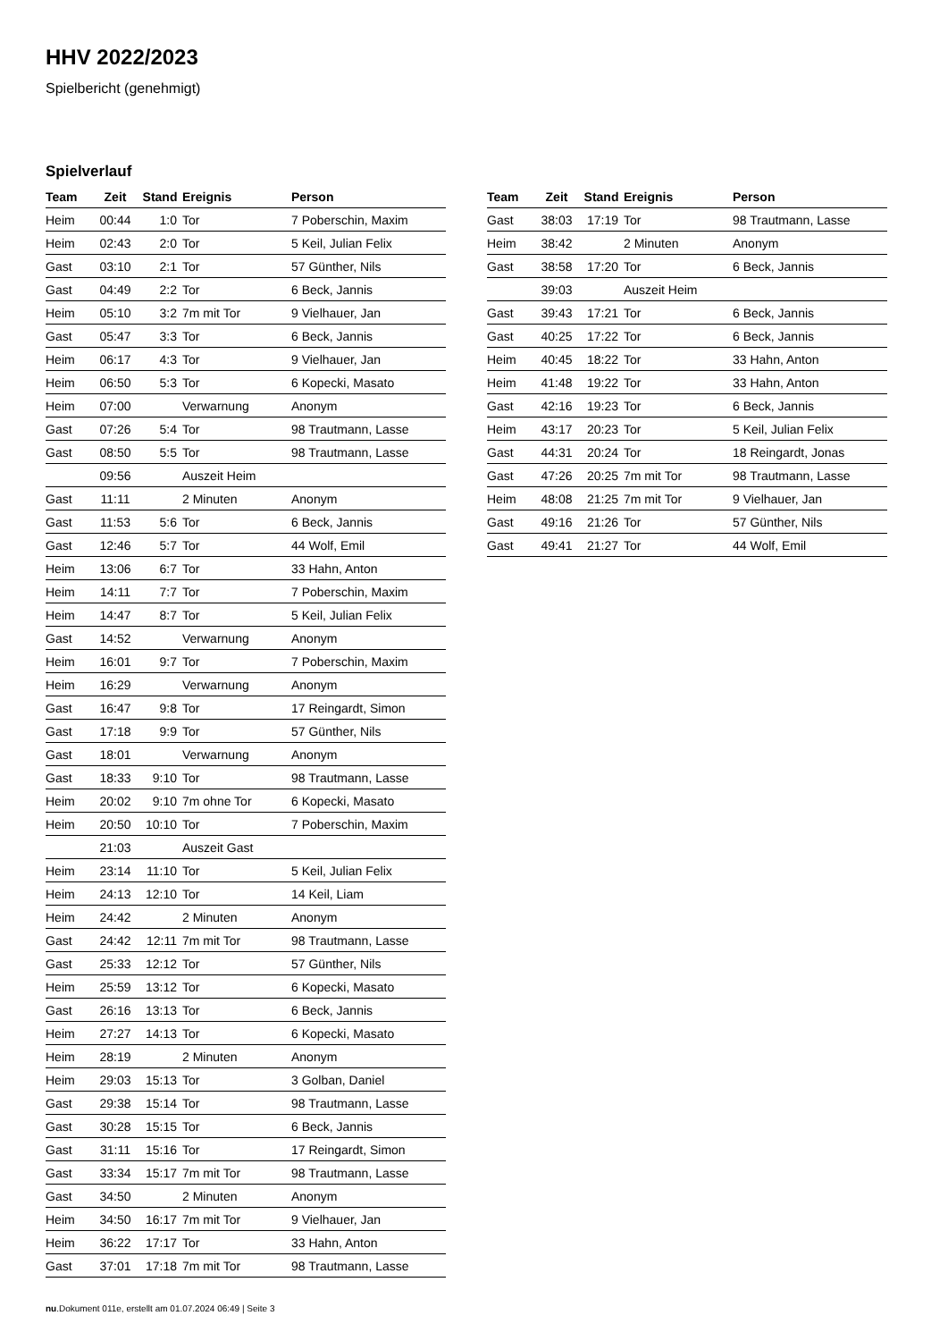HHV 2022/2023
Spielbericht (genehmigt)
Spielverlauf
| Team | Zeit | Stand | Ereignis | Person |
| --- | --- | --- | --- | --- |
| Heim | 00:44 | 1:0 | Tor | 7 Poberschin, Maxim |
| Heim | 02:43 | 2:0 | Tor | 5 Keil, Julian Felix |
| Gast | 03:10 | 2:1 | Tor | 57 Günther, Nils |
| Gast | 04:49 | 2:2 | Tor | 6 Beck, Jannis |
| Heim | 05:10 | 3:2 | 7m mit Tor | 9 Vielhauer, Jan |
| Gast | 05:47 | 3:3 | Tor | 6 Beck, Jannis |
| Heim | 06:17 | 4:3 | Tor | 9 Vielhauer, Jan |
| Heim | 06:50 | 5:3 | Tor | 6 Kopecki, Masato |
| Heim | 07:00 | | Verwarnung | Anonym |
| Gast | 07:26 | 5:4 | Tor | 98 Trautmann, Lasse |
| Gast | 08:50 | 5:5 | Tor | 98 Trautmann, Lasse |
| | 09:56 | | Auszeit Heim | |
| Gast | 11:11 | | 2 Minuten | Anonym |
| Gast | 11:53 | 5:6 | Tor | 6 Beck, Jannis |
| Gast | 12:46 | 5:7 | Tor | 44 Wolf, Emil |
| Heim | 13:06 | 6:7 | Tor | 33 Hahn, Anton |
| Heim | 14:11 | 7:7 | Tor | 7 Poberschin, Maxim |
| Heim | 14:47 | 8:7 | Tor | 5 Keil, Julian Felix |
| Gast | 14:52 | | Verwarnung | Anonym |
| Heim | 16:01 | 9:7 | Tor | 7 Poberschin, Maxim |
| Heim | 16:29 | | Verwarnung | Anonym |
| Gast | 16:47 | 9:8 | Tor | 17 Reingardt, Simon |
| Gast | 17:18 | 9:9 | Tor | 57 Günther, Nils |
| Gast | 18:01 | | Verwarnung | Anonym |
| Gast | 18:33 | 9:10 | Tor | 98 Trautmann, Lasse |
| Heim | 20:02 | 9:10 | 7m ohne Tor | 6 Kopecki, Masato |
| Heim | 20:50 | 10:10 | Tor | 7 Poberschin, Maxim |
| | 21:03 | | Auszeit Gast | |
| Heim | 23:14 | 11:10 | Tor | 5 Keil, Julian Felix |
| Heim | 24:13 | 12:10 | Tor | 14 Keil, Liam |
| Heim | 24:42 | | 2 Minuten | Anonym |
| Gast | 24:42 | 12:11 | 7m mit Tor | 98 Trautmann, Lasse |
| Gast | 25:33 | 12:12 | Tor | 57 Günther, Nils |
| Heim | 25:59 | 13:12 | Tor | 6 Kopecki, Masato |
| Gast | 26:16 | 13:13 | Tor | 6 Beck, Jannis |
| Heim | 27:27 | 14:13 | Tor | 6 Kopecki, Masato |
| Heim | 28:19 | | 2 Minuten | Anonym |
| Heim | 29:03 | 15:13 | Tor | 3 Golban, Daniel |
| Gast | 29:38 | 15:14 | Tor | 98 Trautmann, Lasse |
| Gast | 30:28 | 15:15 | Tor | 6 Beck, Jannis |
| Gast | 31:11 | 15:16 | Tor | 17 Reingardt, Simon |
| Gast | 33:34 | 15:17 | 7m mit Tor | 98 Trautmann, Lasse |
| Gast | 34:50 | | 2 Minuten | Anonym |
| Heim | 34:50 | 16:17 | 7m mit Tor | 9 Vielhauer, Jan |
| Heim | 36:22 | 17:17 | Tor | 33 Hahn, Anton |
| Gast | 37:01 | 17:18 | 7m mit Tor | 98 Trautmann, Lasse |
| Team | Zeit | Stand | Ereignis | Person |
| --- | --- | --- | --- | --- |
| Gast | 38:03 | 17:19 | Tor | 98 Trautmann, Lasse |
| Heim | 38:42 | | 2 Minuten | Anonym |
| Gast | 38:58 | 17:20 | Tor | 6 Beck, Jannis |
| | 39:03 | | Auszeit Heim | |
| Gast | 39:43 | 17:21 | Tor | 6 Beck, Jannis |
| Gast | 40:25 | 17:22 | Tor | 6 Beck, Jannis |
| Heim | 40:45 | 18:22 | Tor | 33 Hahn, Anton |
| Heim | 41:48 | 19:22 | Tor | 33 Hahn, Anton |
| Gast | 42:16 | 19:23 | Tor | 6 Beck, Jannis |
| Heim | 43:17 | 20:23 | Tor | 5 Keil, Julian Felix |
| Gast | 44:31 | 20:24 | Tor | 18 Reingardt, Jonas |
| Gast | 47:26 | 20:25 | 7m mit Tor | 98 Trautmann, Lasse |
| Heim | 48:08 | 21:25 | 7m mit Tor | 9 Vielhauer, Jan |
| Gast | 49:16 | 21:26 | Tor | 57 Günther, Nils |
| Gast | 49:41 | 21:27 | Tor | 44 Wolf, Emil |
nu.Dokument 011e, erstellt am 01.07.2024 06:49 | Seite 3